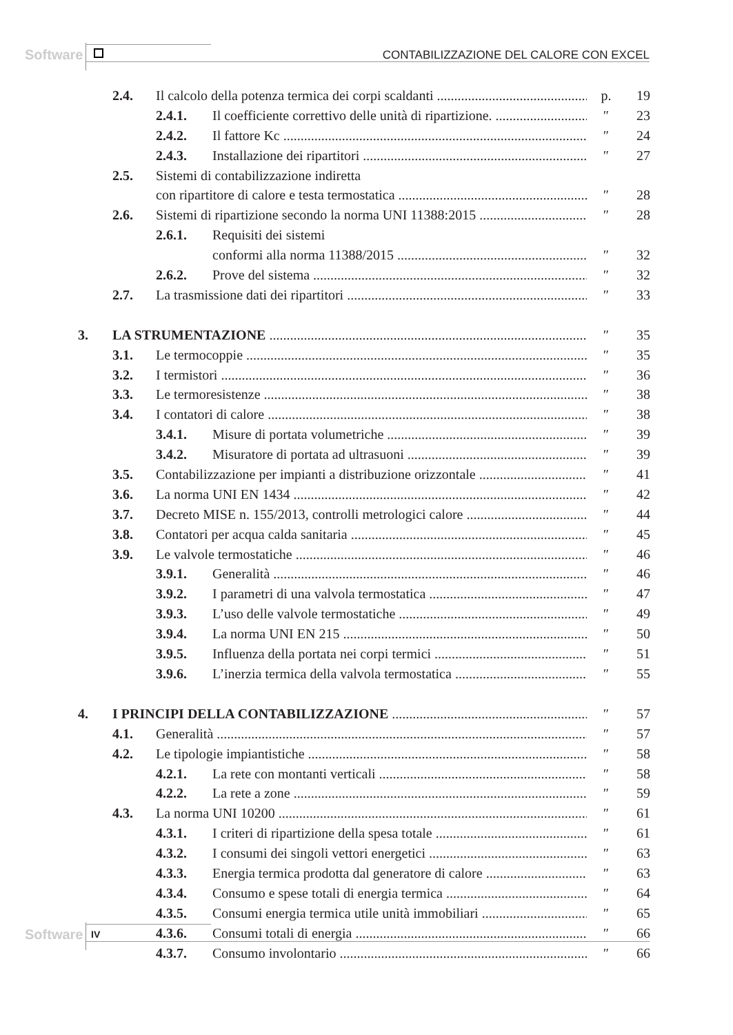Software
CONTABILIZZAZIONE DEL CALORE CON EXCEL
2.4. Il calcolo della potenza termica dei corpi scaldanti p. 19
2.4.1. Il coefficiente correttivo delle unità di ripartizione. ″ 23
2.4.2. Il fattore Kc ″ 24
2.4.3. Installazione dei ripartitori ″ 27
2.5. Sistemi di contabilizzazione indiretta
con ripartitore di calore e testa termostatica ″ 28
2.6. Sistemi di ripartizione secondo la norma UNI 11388:2015 ″ 28
2.6.1. Requisiti dei sistemi
conformi alla norma 11388/2015 ″ 32
2.6.2. Prove del sistema ″ 32
2.7. La trasmissione dati dei ripartitori ″ 33
3. LA STRUMENTAZIONE ″ 35
3.1. Le termocoppie ″ 35
3.2. I termistori ″ 36
3.3. Le termoresistenze ″ 38
3.4. I contatori di calore ″ 38
3.4.1. Misure di portata volumetriche ″ 39
3.4.2. Misuratore di portata ad ultrasuoni ″ 39
3.5. Contabilizzazione per impianti a distribuzione orizzontale ″ 41
3.6. La norma UNI EN 1434 ″ 42
3.7. Decreto MISE n. 155/2013, controlli metrologici calore ″ 44
3.8. Contatori per acqua calda sanitaria ″ 45
3.9. Le valvole termostatiche ″ 46
3.9.1. Generalità ″ 46
3.9.2. I parametri di una valvola termostatica ″ 47
3.9.3. L’uso delle valvole termostatiche ″ 49
3.9.4. La norma UNI EN 215 ″ 50
3.9.5. Influenza della portata nei corpi termici ″ 51
3.9.6. L’inerzia termica della valvola termostatica ″ 55
4. I PRINCIPI DELLA CONTABILIZZAZIONE ″ 57
4.1. Generalità ″ 57
4.2. Le tipologie impiantistiche ″ 58
4.2.1. La rete con montanti verticali ″ 58
4.2.2. La rete a zone ″ 59
4.3. La norma UNI 10200 ″ 61
4.3.1. I criteri di ripartizione della spesa totale ″ 61
4.3.2. I consumi dei singoli vettori energetici ″ 63
4.3.3. Energia termica prodotta dal generatore di calore ″ 63
4.3.4. Consumo e spese totali di energia termica ″ 64
4.3.5. Consumi energia termica utile unità immobiliari ″ 65
4.3.6. Consumi totali di energia ″ 66
4.3.7. Consumo involontario ″ 66
Software IV